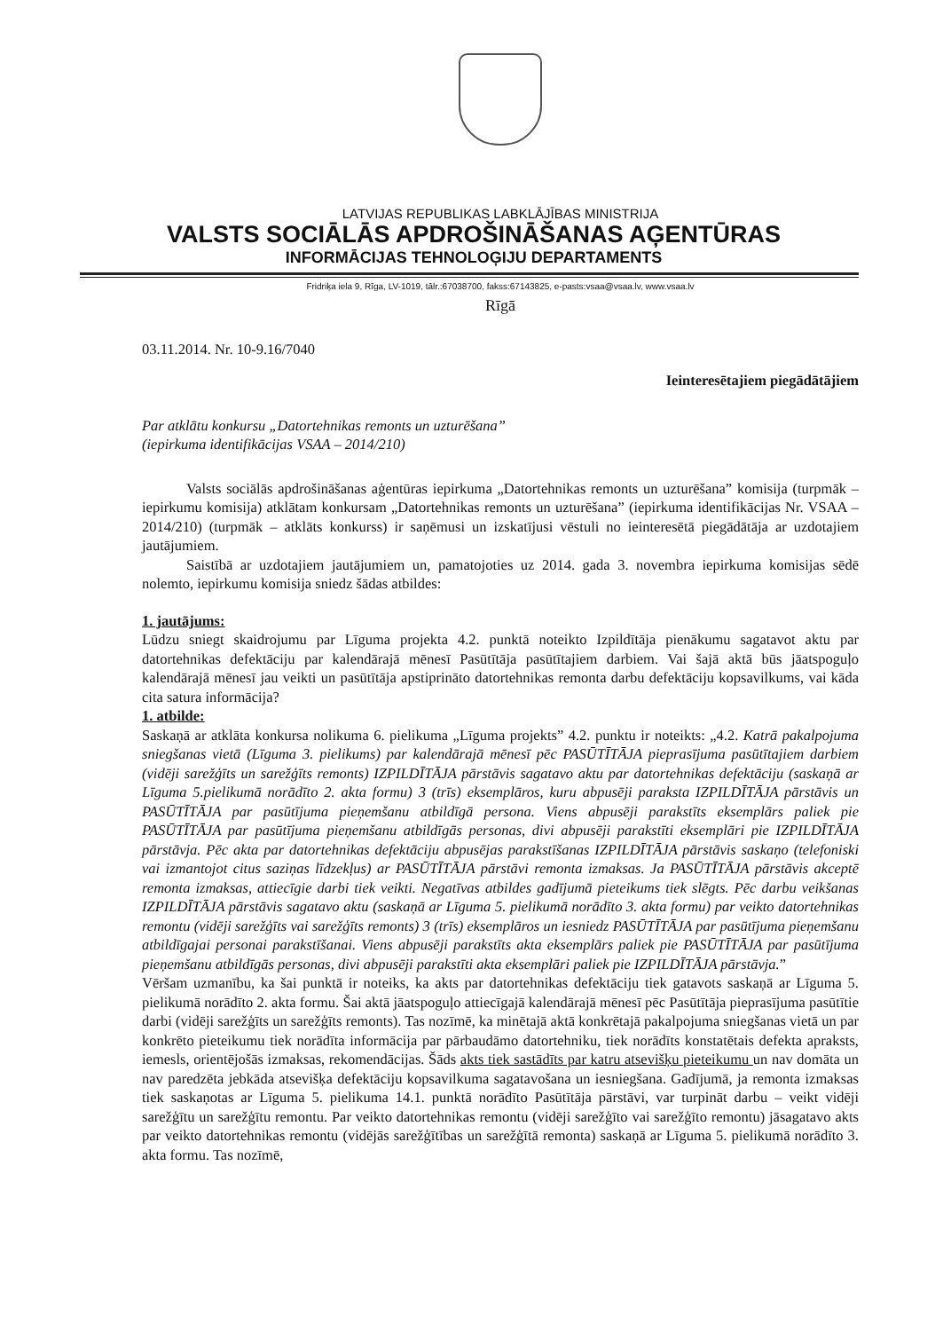LATVIJAS REPUBLIKAS LABKLĀJĪBAS MINISTRIJA
VALSTS SOCIĀLĀS APDROŠINĀŠANAS AĢENTŪRAS
INFORMĀCIJAS TEHNOLOĢIJU DEPARTAMENTS
Fridriķa iela 9, Rīga, LV-1019, tālr.:67038700, fakss:67143825, e-pasts:vsaa@vsaa.lv, www.vsaa.lv
Rīgā
03.11.2014. Nr. 10-9.16/7040
Ieinteresētajiem piegādātājiem
Par atklātu konkursu „Datortehnikas remonts un uzturēšana”
(iepirkuma identifikācijas VSAA – 2014/210)
Valsts sociālās apdrošināšanas aģentūras iepirkuma „Datortehnikas remonts un uzturēšana” komisija (turpmāk – iepirkumu komisija) atklātam konkursam „Datortehnikas remonts un uzturēšana” (iepirkuma identifikācijas Nr. VSAA – 2014/210) (turpmāk – atklāts konkurss) ir saņēmusi un izskatījusi vēstuli no ieinteresētā piegādātāja ar uzdotajiem jautājumiem.
Saistībā ar uzdotajiem jautājumiem un, pamatojoties uz 2014. gada 3. novembra iepirkuma komisijas sēdē nolemto, iepirkumu komisija sniedz šādas atbildes:
1. jautājums:
Lūdzu sniegt skaidrojumu par Līguma projekta 4.2. punktā noteikto Izpildītāja pienākumu sagatavot aktu par datortehnikas defektāciju par kalendārajā mēnesī Pasūtītāja pasūtītajiem darbiem. Vai šajā aktā būs jāatspoguļo kalendārajā mēnesī jau veikti un pasūtītāja apstiprināto datortehnikas remonta darbu defektāciju kopsavilkums, vai kāda cita satura informācija?
1. atbilde:
Saskaņā ar atklāta konkursa nolikuma 6. pielikuma „Līguma projekts” 4.2. punktu ir noteikts: „4.2. Katrā pakalpojuma sniegšanas vietā (Līguma 3. pielikums) par kalendārajā mēnesī pēc PASŪTĪTĀJA pieprasījuma pasūtītajiem darbiem (vidēji sarežģīts un sarežģīts remonts) IZPILDĪTĀJA pārstāvis sagatavo aktu par datortehnikas defektāciju (saskaņā ar Līguma 5.pielikumā norādīto 2. akta formu) 3 (trīs) eksemplāros, kuru abpusēji paraksta IZPILDĪTĀJA pārstāvis un PASŪTĪTĀJA par pasūtījuma pieņemšanu atbildīgā persona. Viens abpusēji parakstīts eksemplārs paliek pie PASŪTĪTĀJA par pasūtījuma pieņemšanu atbildīgās personas, divi abpusēji parakstīti eksemplāri pie IZPILDĪTĀJA pārstāvja. Pēc akta par datortehnikas defektāciju abpusējas parakstīšanas IZPILDĪTĀJA pārstāvis saskaņo (telefoniski vai izmantojot citus saziņas līdzekļus) ar PASŪTĪTĀJA pārstāvi remonta izmaksas. Ja PASŪTĪTĀJA pārstāvis akceptē remonta izmaksas, attiecīgie darbi tiek veikti. Negatīvas atbildes gadījumā pieteikums tiek slēgts. Pēc darbu veikšanas IZPILDĪTĀJA pārstāvis sagatavo aktu (saskaņā ar Līguma 5. pielikumā norādīto 3. akta formu) par veikto datortehnikas remontu (vidēji sarežģīts vai sarežģīts remonts) 3 (trīs) eksemplāros un iesniedz PASŪTĪTĀJA par pasūtījuma pieņemšanu atbildīgajai personai parakstīšanai. Viens abpusēji parakstīts akta eksemplārs paliek pie PASŪTĪTĀJA par pasūtījuma pieņemšanu atbildīgās personas, divi abpusēji parakstīti akta eksemplāri paliek pie IZPILDĪTĀJA pārstāvja.”
Vēršam uzmanību, ka šai punktā ir noteiks, ka akts par datortehnikas defektāciju tiek gatavots saskaņā ar Līguma 5. pielikumā norādīto 2. akta formu. Šai aktā jāatspoguļo attiecīgajā kalendārajā mēnesī pēc Pasūtītāja pieprasījuma pasūtītie darbi (vidēji sarežģīts un sarežģīts remonts). Tas nozīmē, ka minētajā aktā konkrētajā pakalpojuma sniegšanas vietā un par konkrēto pieteikumu tiek norādīta informācija par pārbaudāmo datortehniku, tiek norādīts konstatētais defekta apraksts, iemesls, orientējošās izmaksas, rekomendācijas. Šāds akts tiek sastādīts par katru atsevišķu pieteikumu un nav domāta un nav paredzēta jebkāda atsevišķa defektāciju kopsavilkuma sagatavošana un iesniegšana. Gadījumā, ja remonta izmaksas tiek saskaņotas ar Līguma 5. pielikuma 14.1. punktā norādīto Pasūtītāja pārstāvi, var turpināt darbu – veikt vidēji sarežģītu un sarežģītu remontu. Par veikto datortehnikas remontu (vidēji sarežģīto vai sarežģīto remontu) jāsagatavo akts par veikto datortehnikas remontu (vidējās sarežģītības un sarežģītā remonta) saskaņā ar Līguma 5. pielikumā norādīto 3. akta formu. Tas nozīmē,